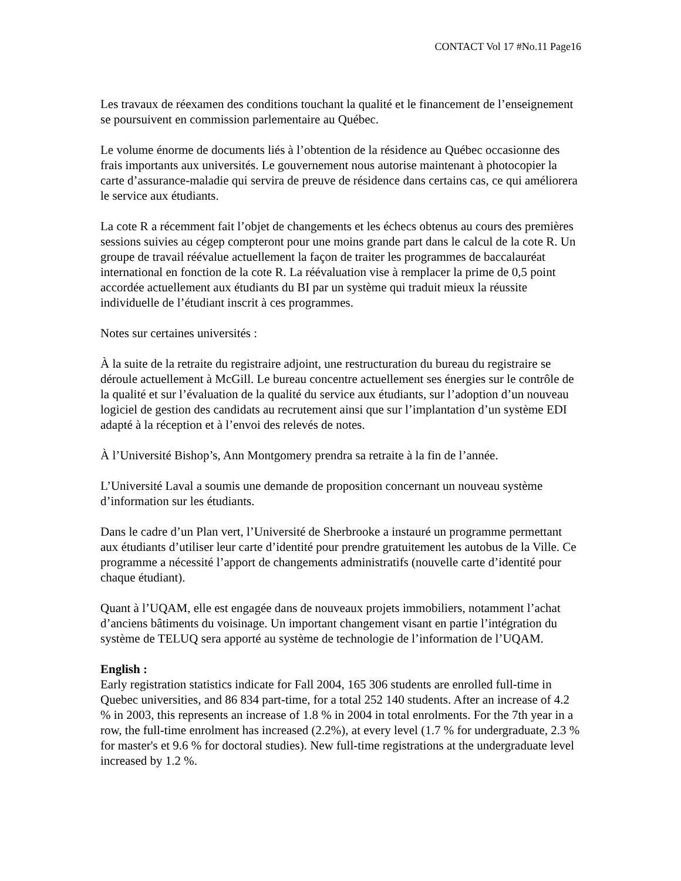CONTACT Vol 17 #No.11 Page16
Les travaux de réexamen des conditions touchant la qualité et le financement de l’enseignement se poursuivent en commission parlementaire au Québec.
Le volume énorme de documents liés à l’obtention de la résidence au Québec occasionne des frais importants aux universités. Le gouvernement nous autorise maintenant à photocopier la carte d’assurance-maladie qui servira de preuve de résidence dans certains cas, ce qui améliorera le service aux étudiants.
La cote R a récemment fait l’objet de changements et les échecs obtenus au cours des premières sessions suivies au cégep compteront pour une moins grande part dans le calcul de la cote R. Un groupe de travail réévalue actuellement la façon de traiter les programmes de baccalauréat international en fonction de la cote R. La réévaluation vise à remplacer la prime de 0,5 point accordée actuellement aux étudiants du BI par un système qui traduit mieux la réussite individuelle de l’étudiant inscrit à ces programmes.
Notes sur certaines universités :
À la suite de la retraite du registraire adjoint, une restructuration du bureau du registraire se déroule actuellement à McGill. Le bureau concentre actuellement ses énergies sur le contrôle de la qualité et sur l’évaluation de la qualité du service aux étudiants, sur l’adoption d’un nouveau logiciel de gestion des candidats au recrutement ainsi que sur l’implantation d’un système EDI adapté à la réception et à l’envoi des relevés de notes.
À l’Université Bishop’s, Ann Montgomery prendra sa retraite à la fin de l’année.
L’Université Laval a soumis une demande de proposition concernant un nouveau système d’information sur les étudiants.
Dans le cadre d’un Plan vert, l’Université de Sherbrooke a instauré un programme permettant aux étudiants d’utiliser leur carte d’identité pour prendre gratuitement les autobus de la Ville. Ce programme a nécessité l’apport de changements administratifs (nouvelle carte d’identité pour chaque étudiant).
Quant à l’UQAM, elle est engagée dans de nouveaux projets immobiliers, notamment l’achat d’anciens bâtiments du voisinage. Un important changement visant en partie l’intégration du système de TELUQ sera apporté au système de technologie de l’information de l’UQAM.
English :
Early registration statistics indicate for Fall 2004, 165 306 students are enrolled full-time in Quebec universities, and 86 834 part-time, for a total 252 140 students. After an increase of 4.2 % in 2003, this represents an increase of 1.8 % in 2004 in total enrolments. For the 7th year in a row, the full-time enrolment has increased (2.2%), at every level (1.7 % for undergraduate, 2.3 % for master's et 9.6 % for doctoral studies). New full-time registrations at the undergraduate level increased by 1.2 %.